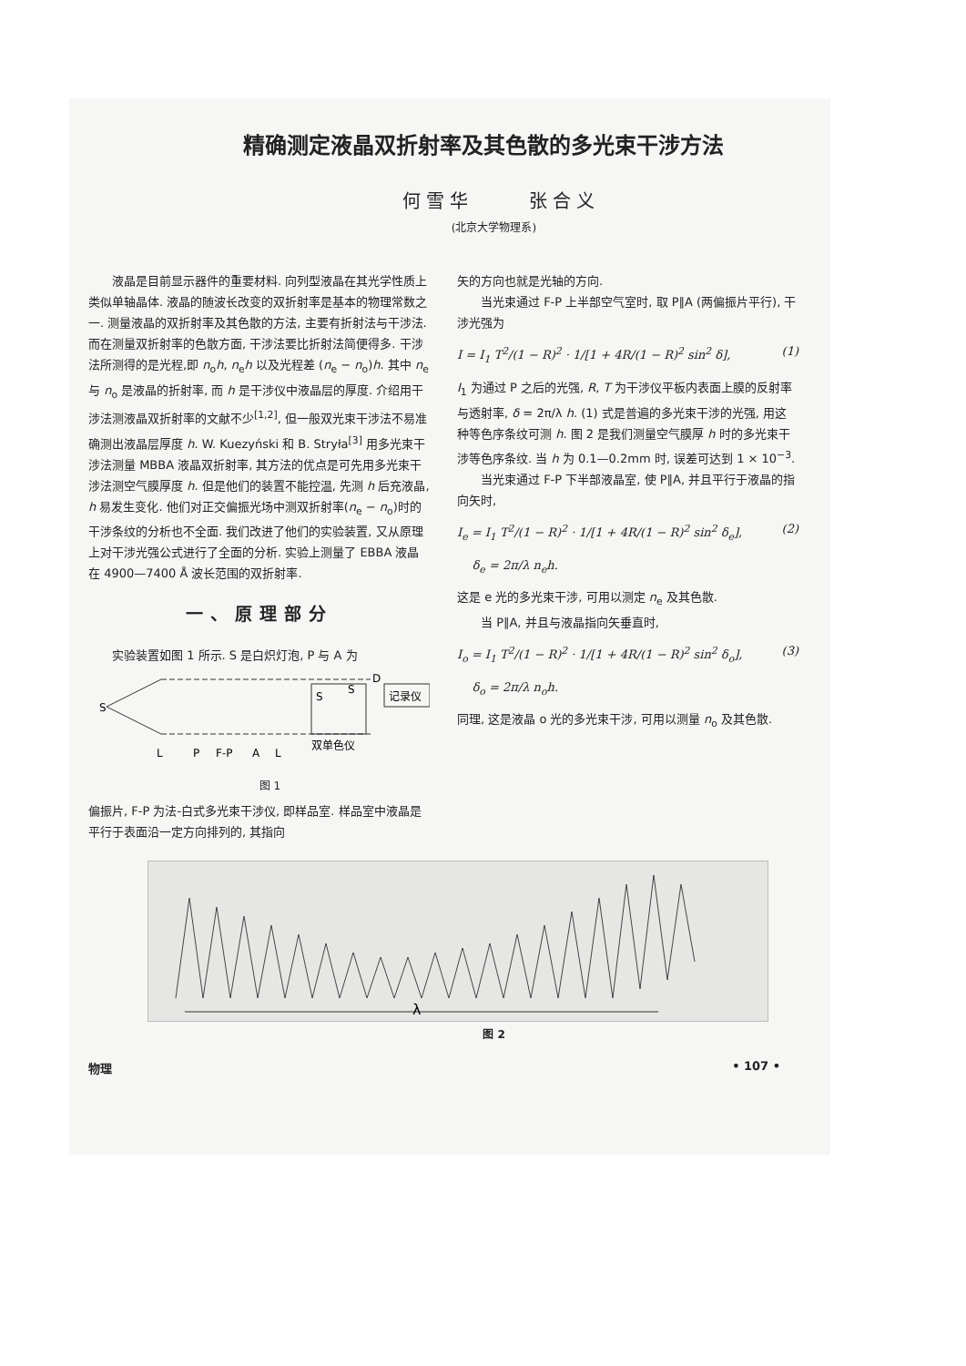精确测定液晶双折射率及其色散的多光束干涉方法
何雪华 张合义
(北京大学物理系)
液晶是目前显示器件的重要材料. 向列型液晶在其光学性质上类似单轴晶体. 液晶的随波长改变的双折射率是基本的物理常数之一. 测量液晶的双折射率及其色散的方法, 主要有折射法与干涉法. 而在测量双折射率的色散方面, 干涉法要比折射法简便得多. 干涉法所测得的是光程,即 n<sub>o</sub>h, n<sub>e</sub>h 以及光程差 (n<sub>e</sub> − n<sub>o</sub>)h. 其中 n<sub>e</sub> 与 n<sub>o</sub> 是液晶的折射率, 而 h 是干涉仪中液晶层的厚度. 介绍用干涉法测液晶双折射率的文献不少<sup>[1,2]</sup>, 但一般双光束干涉法不易准确测出液晶层厚度 h. W. Kuezyński 和 B. Stryła<sup>[3]</sup> 用多光束干涉法测量 MBBA 液晶双折射率, 其方法的优点是可先用多光束干涉法测空气膜厚度 h. 但是他们的装置不能控温, 先测 h 后充液晶, h 易发生变化. 他们对正交偏振光场中测双折射率(n<sub>e</sub> − n<sub>o</sub>)时的干涉条纹的分析也不全面. 我们改进了他们的实验装置, 又从原理上对干涉光强公式进行了全面的分析. 实验上测量了 EBBA 液晶在 4900—7400 Å 波长范围的双折射率.
一、原理部分
实验装置如图 1 所示. S 是白炽灯泡, P 与 A 为
S
S
S
记录仪
L
P
F-P
A
L
双单色仪
D
图 1
偏振片, F-P 为法-白式多光束干涉仪, 即样品室. 样品室中液晶是平行于表面沿一定方向排列的, 其指向
矢的方向也就是光轴的方向.
当光束通过 F-P 上半部空气室时, 取 P∥A (两偏振片平行), 干涉光强为
I = I<sub>1</sub> T<sup>2</sup>/(1 − R)<sup>2</sup> · 1/[1 + 4R/(1 − R)<sup>2</sup> sin<sup>2</sup> δ], (1)
I<sub>1</sub> 为通过 P 之后的光强, R, T 为干涉仪平板内表面上膜的反射率与透射率, δ = 2π/λ h. (1) 式是普遍的多光束干涉的光强, 用这种等色序条纹可测 h. 图 2 是我们测量空气膜厚 h 时的多光束干涉等色序条纹. 当 h 为 0.1—0.2mm 时, 误差可达到 1 × 10<sup>−3</sup>.
当光束通过 F-P 下半部液晶室, 使 P∥A, 并且平行于液晶的指向矢时,
I<sub>e</sub> = I<sub>1</sub> T<sup>2</sup>/(1 − R)<sup>2</sup> · 1/[1 + 4R/(1 − R)<sup>2</sup> sin<sup>2</sup> δ<sub>e</sub>], (2)
δ<sub>e</sub> = 2π/λ n<sub>e</sub>h.
这是 e 光的多光束干涉, 可用以测定 n<sub>e</sub> 及其色散.
当 P∥A, 并且与液晶指向矢垂直时,
I<sub>o</sub> = I<sub>1</sub> T<sup>2</sup>/(1 − R)<sup>2</sup> · 1/[1 + 4R/(1 − R)<sup>2</sup> sin<sup>2</sup> δ<sub>o</sub>], (3)
δ<sub>o</sub> = 2π/λ n<sub>o</sub>h.
同理, 这是液晶 o 光的多光束干涉, 可用以测量 n<sub>o</sub> 及其色散.
λ
图 2
物理 • 107 •